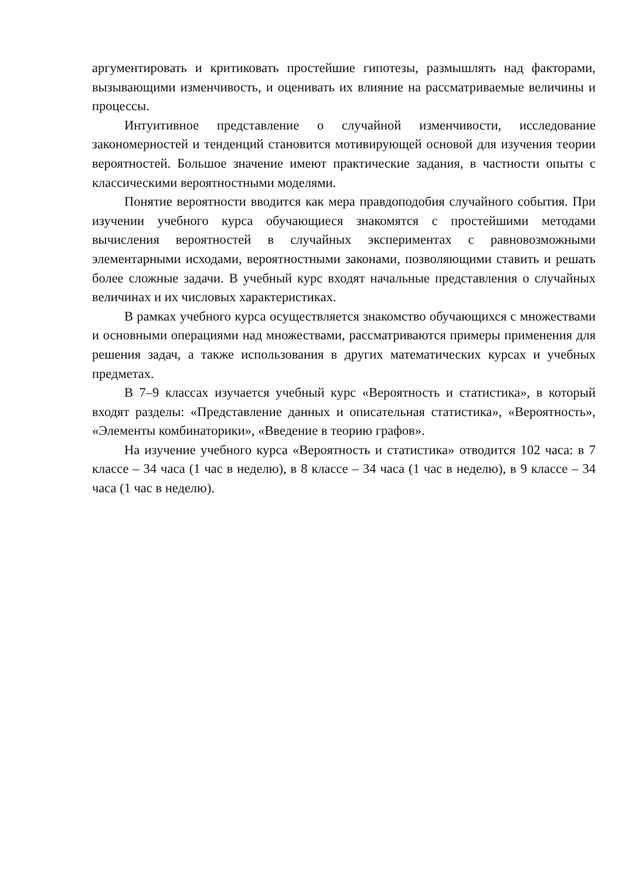аргументировать и критиковать простейшие гипотезы, размышлять над факторами, вызывающими изменчивость, и оценивать их влияние на рассматриваемые величины и процессы.
Интуитивное представление о случайной изменчивости, исследование закономерностей и тенденций становится мотивирующей основой для изучения теории вероятностей. Большое значение имеют практические задания, в частности опыты с классическими вероятностными моделями.
Понятие вероятности вводится как мера правдоподобия случайного события. При изучении учебного курса обучающиеся знакомятся с простейшими методами вычисления вероятностей в случайных экспериментах с равновозможными элементарными исходами, вероятностными законами, позволяющими ставить и решать более сложные задачи. В учебный курс входят начальные представления о случайных величинах и их числовых характеристиках.
В рамках учебного курса осуществляется знакомство обучающихся с множествами и основными операциями над множествами, рассматриваются примеры применения для решения задач, а также использования в других математических курсах и учебных предметах.
В 7–9 классах изучается учебный курс «Вероятность и статистика», в который входят разделы: «Представление данных и описательная статистика», «Вероятность», «Элементы комбинаторики», «Введение в теорию графов».
На изучение учебного курса «Вероятность и статистика» отводится 102 часа: в 7 классе – 34 часа (1 час в неделю), в 8 классе – 34 часа (1 час в неделю), в 9 классе – 34 часа (1 час в неделю).